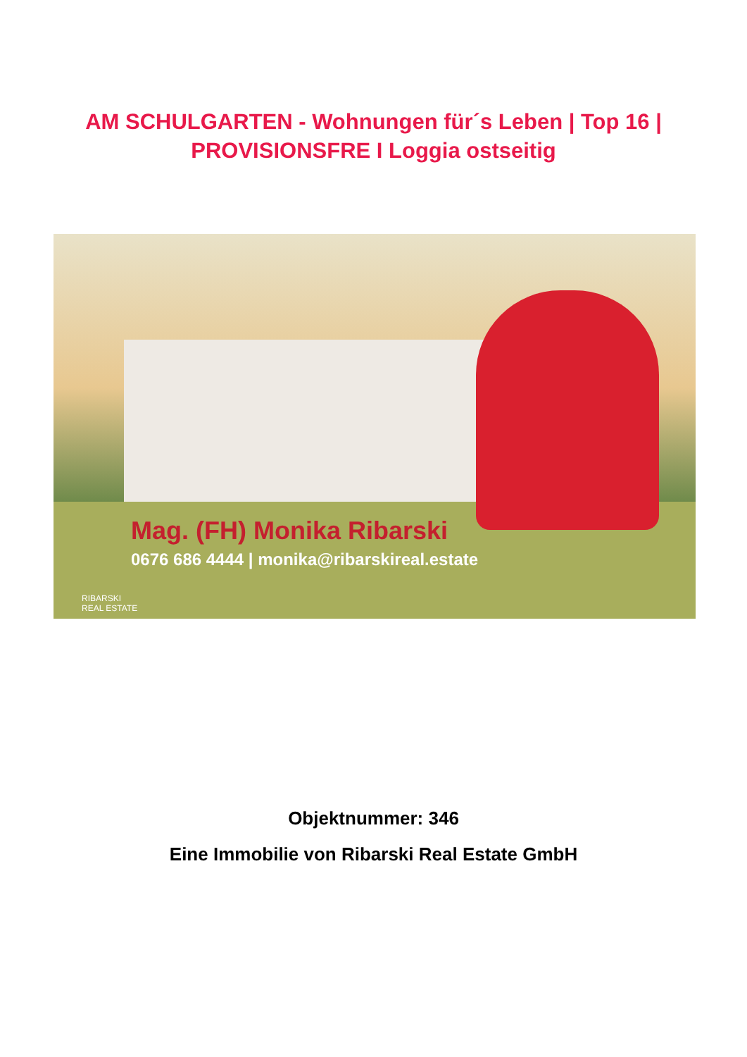AM SCHULGARTEN - Wohnungen für´s Leben | Top 16 | PROVISIONSFRE I Loggia ostseitig
Mag. (FH) Monika Ribarski
0676 686 4444 | monika@ribarskireal.estate
RIBARSKI
REAL ESTATE
Objektnummer: 346
Eine Immobilie von Ribarski Real Estate GmbH